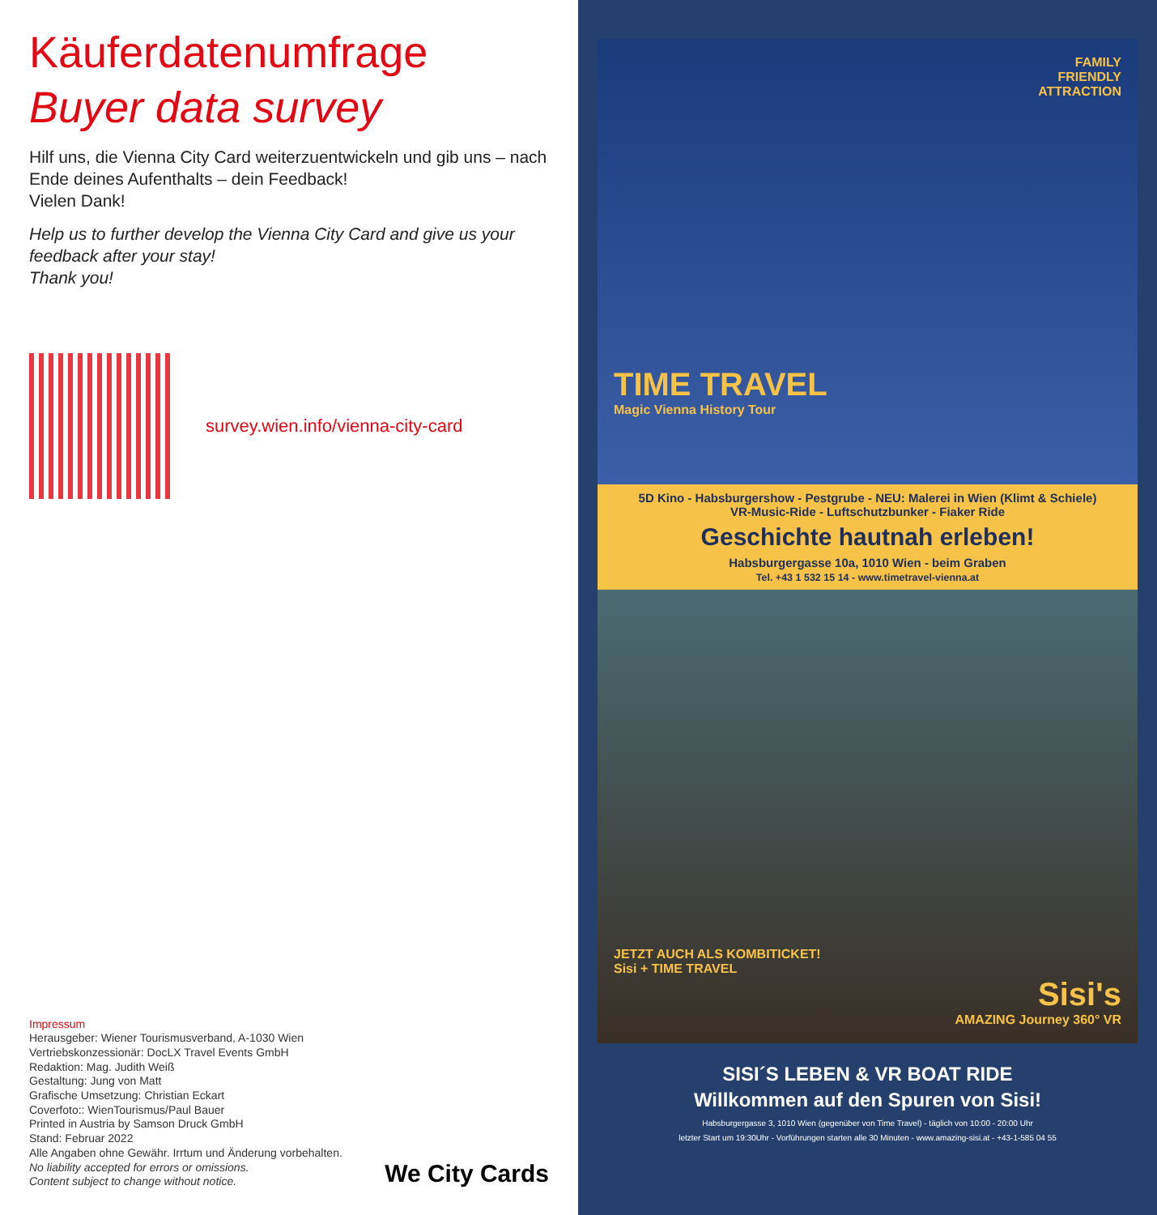Käuferdatenumfrage
Buyer data survey
Hilf uns, die Vienna City Card weiterzuentwickeln und gib uns – nach Ende deines Aufenthalts – dein Feedback!
Vielen Dank!
Help us to further develop the Vienna City Card and give us your feedback after your stay!
Thank you!
survey.wien.info/vienna-city-card
Impressum
Herausgeber: Wiener Tourismusverband, A-1030 Wien
Vertriebskonzessionär: DocLX Travel Events GmbH
Redaktion: Mag. Judith Weiß
Gestaltung: Jung von Matt
Grafische Umsetzung: Christian Eckart
Coverfoto:: WienTourismus/Paul Bauer
Printed in Austria by Samson Druck GmbH
Stand: Februar 2022
Alle Angaben ohne Gewähr. Irrtum und Änderung vorbehalten.
No liability accepted for errors or omissions.
Content subject to change without notice.
We City Cards
FAMILY
FRIENDLY
ATTRACTION
TIME TRAVEL
Magic Vienna History Tour
5D Kino - Habsburgershow - Pestgrube - NEU: Malerei in Wien (Klimt & Schiele)
VR-Music-Ride - Luftschutzbunker - Fiaker Ride
Geschichte hautnah erleben!
Habsburgergasse 10a, 1010 Wien - beim Graben
Tel. +43 1 532 15 14 - www.timetravel-vienna.at
JETZT AUCH ALS KOMBITICKET!
Sisi + TIME TRAVEL
Sisi's
AMAZING Journey 360° VR
SISI´S LEBEN & VR BOAT RIDE
Willkommen auf den Spuren von Sisi!
Habsburgergasse 3, 1010 Wien (gegenüber von Time Travel) - täglich von 10:00 - 20:00 Uhr
letzter Start um 19:30Uhr - Vorführungen starten alle 30 Minuten - www.amazing-sisi.at - +43-1-585 04 55